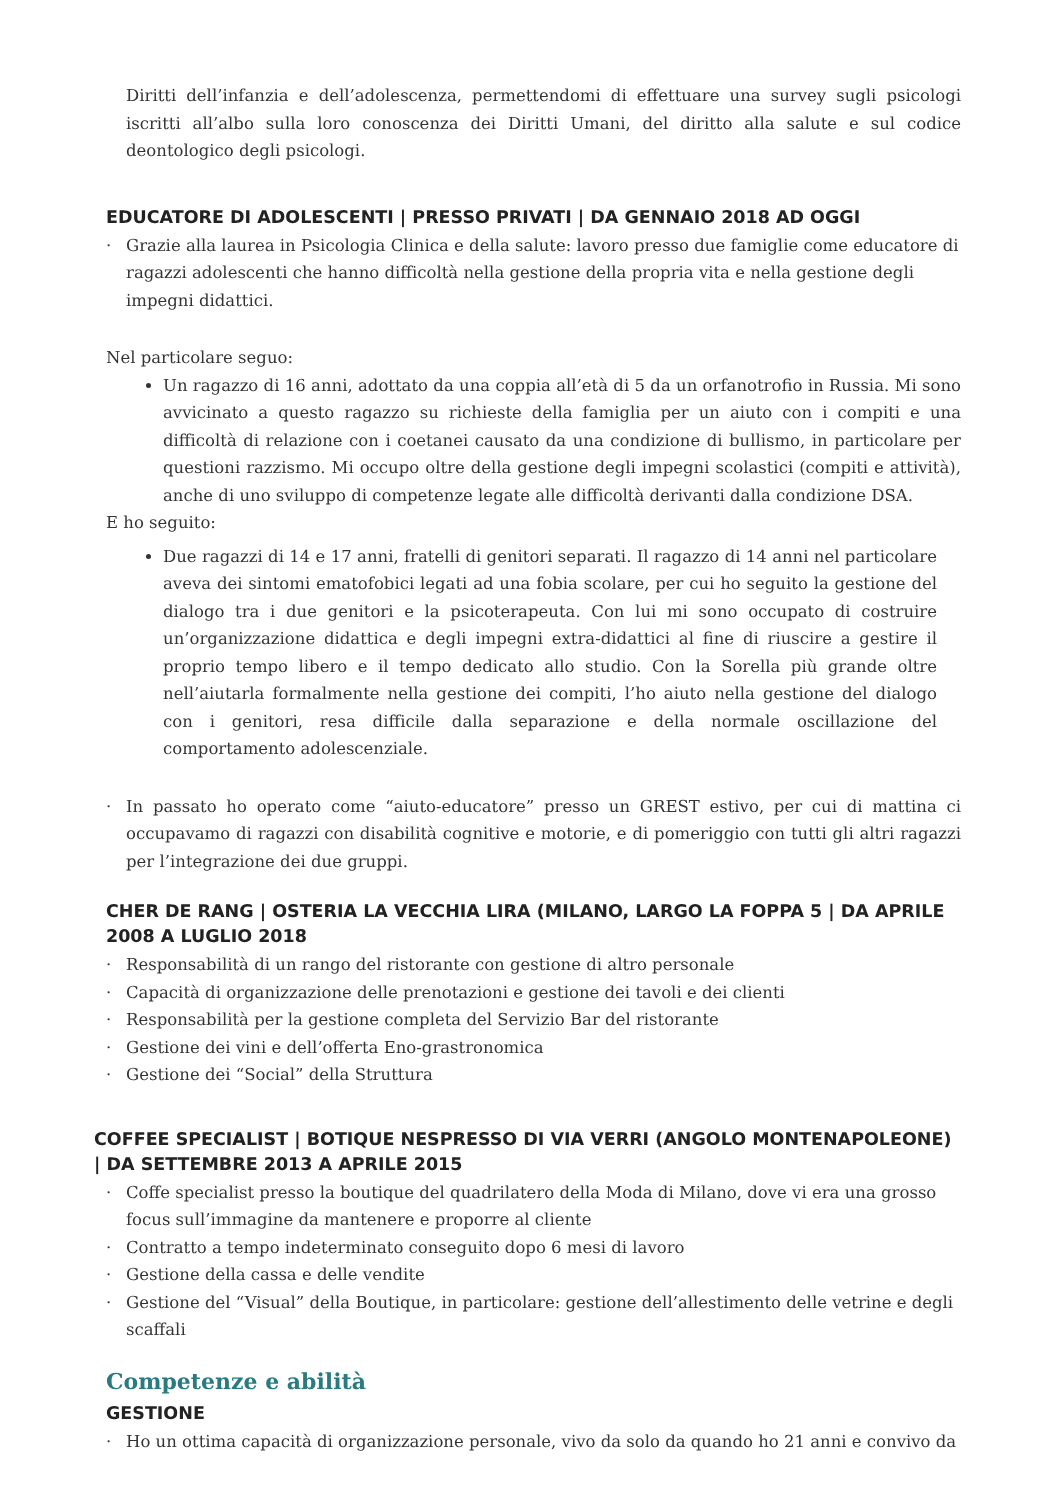Diritti dell’infanzia e dell’adolescenza, permettendomi di effettuare una survey sugli psicologi iscritti all’albo sulla loro conoscenza dei Diritti Umani, del diritto alla salute e sul codice deontologico degli psicologi.
EDUCATORE DI ADOLESCENTI | PRESSO PRIVATI | DA GENNAIO 2018 AD OGGI
· Grazie alla laurea in Psicologia Clinica e della salute: lavoro presso due famiglie come educatore di ragazzi adolescenti che hanno difficoltà nella gestione della propria vita e nella gestione degli impegni didattici.
Nel particolare seguo:
Un ragazzo di 16 anni, adottato da una coppia all’età di 5 da un orfanotrofio in Russia. Mi sono avvicinato a questo ragazzo su richieste della famiglia per un aiuto con i compiti e una difficoltà di relazione con i coetanei causato da una condizione di bullismo, in particolare per questioni razzismo. Mi occupo oltre della gestione degli impegni scolastici (compiti e attività), anche di uno sviluppo di competenze legate alle difficoltà derivanti dalla condizione DSA.
E ho seguito:
Due ragazzi di 14 e 17 anni, fratelli di genitori separati. Il ragazzo di 14 anni nel particolare aveva dei sintomi ematofobici legati ad una fobia scolare, per cui ho seguito la gestione del dialogo tra i due genitori e la psicoterapeuta. Con lui mi sono occupato di costruire un’organizzazione didattica e degli impegni extra-didattici al fine di riuscire a gestire il proprio tempo libero e il tempo dedicato allo studio. Con la Sorella più grande oltre nell’aiutarla formalmente nella gestione dei compiti, l’ho aiuto nella gestione del dialogo con i genitori, resa difficile dalla separazione e della normale oscillazione del comportamento adolescenziale.
· In passato ho operato come “aiuto-educatore” presso un GREST estivo, per cui di mattina ci occupavamo di ragazzi con disabilità cognitive e motorie, e di pomeriggio con tutti gli altri ragazzi per l’integrazione dei due gruppi.
CHER DE RANG | OSTERIA LA VECCHIA LIRA (MILANO, LARGO LA FOPPA 5 | DA APRILE 2008 A LUGLIO 2018
· Responsabilità di un rango del ristorante con gestione di altro personale
· Capacità di organizzazione delle prenotazioni e gestione dei tavoli e dei clienti
· Responsabilità per la gestione completa del Servizio Bar del ristorante
· Gestione dei vini e dell’offerta Eno-grastronomica
· Gestione dei “Social” della Struttura
COFFEE SPECIALIST | BOTIQUE NESPRESSO DI VIA VERRI (ANGOLO MONTENAPOLEONE) | DA SETTEMBRE 2013 A APRILE 2015
· Coffe specialist presso la boutique del quadrilatero della Moda di Milano, dove vi era una grosso focus sull’immagine da mantenere e proporre al cliente
· Contratto a tempo indeterminato conseguito dopo 6 mesi di lavoro
· Gestione della cassa e delle vendite
· Gestione del “Visual” della Boutique, in particolare: gestione dell’allestimento delle vetrine e degli scaffali
Competenze e abilità
GESTIONE
· Ho un ottima capacità di organizzazione personale, vivo da solo da quando ho 21 anni e convivo da